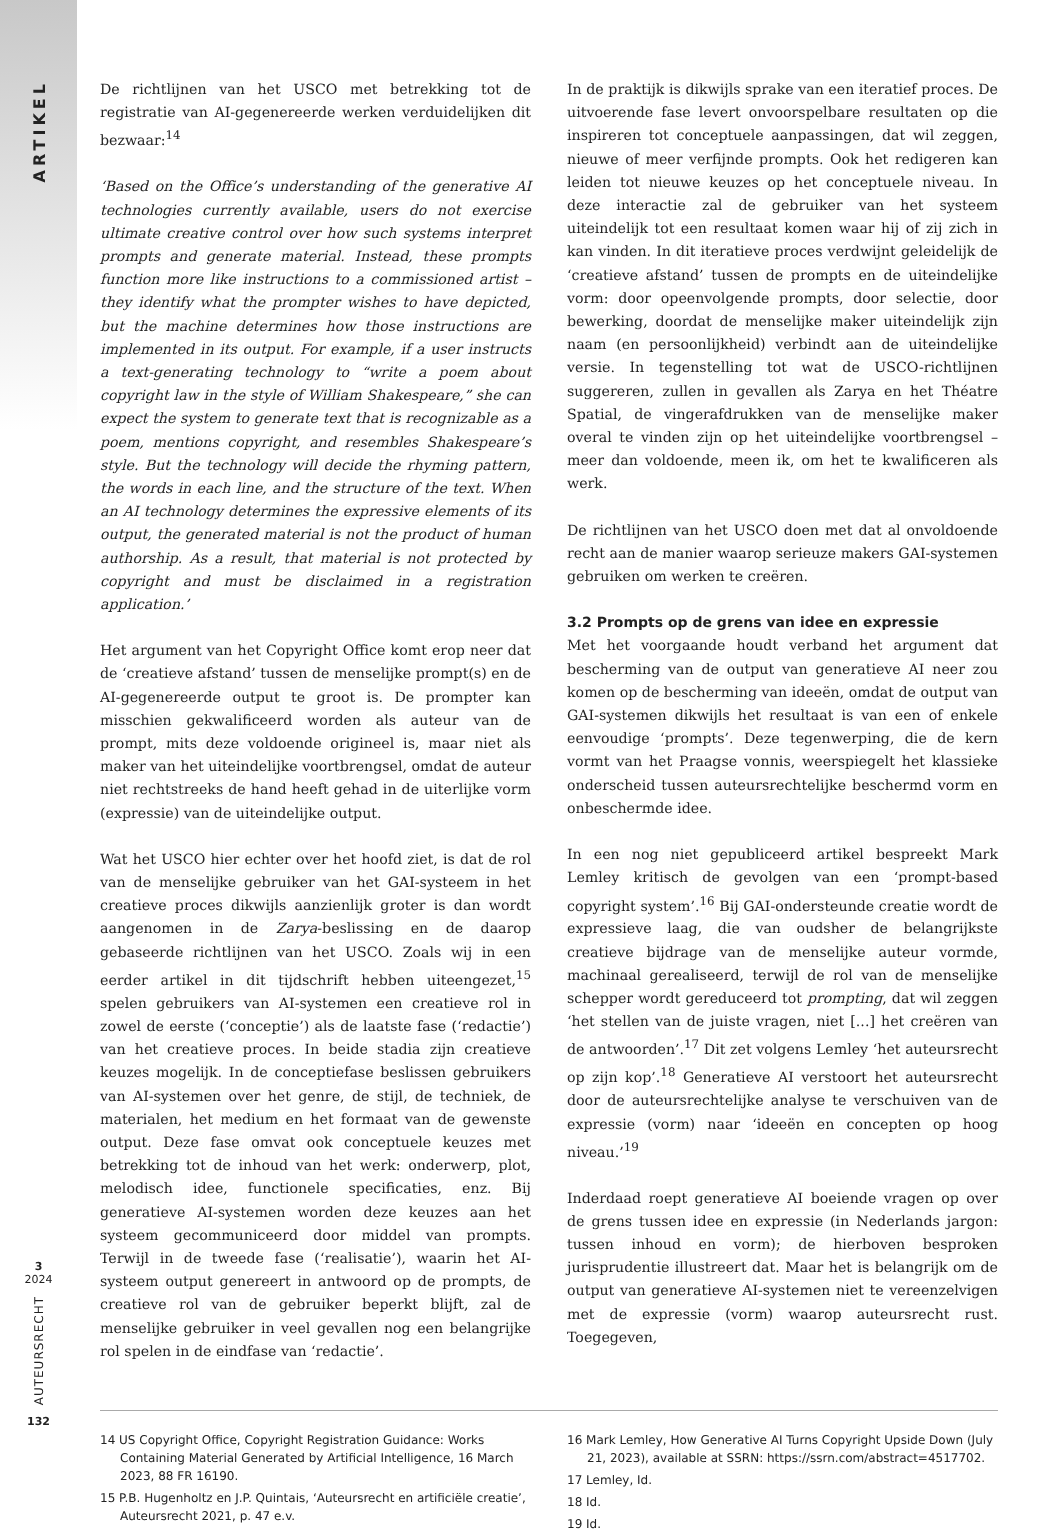ARTIKEL
3
2024
AUTEURSRECHT
132
De richtlijnen van het USCO met betrekking tot de registratie van AI-gegenereerde werken verduidelijken dit bezwaar:<sup>14</sup>
‘Based on the Office’s understanding of the generative AI technologies currently available, users do not exercise ultimate creative control over how such systems interpret prompts and generate material. Instead, these prompts function more like instructions to a commissioned artist – they identify what the prompter wishes to have depicted, but the machine determines how those instructions are implemented in its output. For example, if a user instructs a text-generating technology to “write a poem about copyright law in the style of William Shakespeare,” she can expect the system to generate text that is recognizable as a poem, mentions copyright, and resembles Shakespeare’s style. But the technology will decide the rhyming pattern, the words in each line, and the structure of the text. When an AI technology determines the expressive elements of its output, the generated material is not the product of human authorship. As a result, that material is not protected by copyright and must be disclaimed in a registration application.’
Het argument van het Copyright Office komt erop neer dat de ‘creatieve afstand’ tussen de menselijke prompt(s) en de AI-gegenereerde output te groot is. De prompter kan misschien gekwalificeerd worden als auteur van de prompt, mits deze voldoende origineel is, maar niet als maker van het uiteindelijke voortbrengsel, omdat de auteur niet rechtstreeks de hand heeft gehad in de uiterlijke vorm (expressie) van de uiteindelijke output.
Wat het USCO hier echter over het hoofd ziet, is dat de rol van de menselijke gebruiker van het GAI-systeem in het creatieve proces dikwijls aanzienlijk groter is dan wordt aangenomen in de Zarya-beslissing en de daarop gebaseerde richtlijnen van het USCO. Zoals wij in een eerder artikel in dit tijdschrift hebben uiteengezet,<sup>15</sup> spelen gebruikers van AI-systemen een creatieve rol in zowel de eerste (‘conceptie’) als de laatste fase (‘redactie’) van het creatieve proces. In beide stadia zijn creatieve keuzes mogelijk. In de conceptiefase beslissen gebruikers van AI-systemen over het genre, de stijl, de techniek, de materialen, het medium en het formaat van de gewenste output. Deze fase omvat ook conceptuele keuzes met betrekking tot de inhoud van het werk: onderwerp, plot, melodisch idee, functionele specificaties, enz. Bij generatieve AI-systemen worden deze keuzes aan het systeem gecommuniceerd door middel van prompts. Terwijl in de tweede fase (‘realisatie’), waarin het AI-systeem output genereert in antwoord op de prompts, de creatieve rol van de gebruiker beperkt blijft, zal de menselijke gebruiker in veel gevallen nog een belangrijke rol spelen in de eindfase van ‘redactie’.
In de praktijk is dikwijls sprake van een iteratief proces. De uitvoerende fase levert onvoorspelbare resultaten op die inspireren tot conceptuele aanpassingen, dat wil zeggen, nieuwe of meer verfijnde prompts. Ook het redigeren kan leiden tot nieuwe keuzes op het conceptuele niveau. In deze interactie zal de gebruiker van het systeem uiteindelijk tot een resultaat komen waar hij of zij zich in kan vinden. In dit iteratieve proces verdwijnt geleidelijk de ‘creatieve afstand’ tussen de prompts en de uiteindelijke vorm: door opeenvolgende prompts, door selectie, door bewerking, doordat de menselijke maker uiteindelijk zijn naam (en persoonlijkheid) verbindt aan de uiteindelijke versie. In tegenstelling tot wat de USCO-richtlijnen suggereren, zullen in gevallen als Zarya en het Théatre Spatial, de vingerafdrukken van de menselijke maker overal te vinden zijn op het uiteindelijke voortbrengsel – meer dan voldoende, meen ik, om het te kwalificeren als werk.
De richtlijnen van het USCO doen met dat al onvoldoende recht aan de manier waarop serieuze makers GAI-systemen gebruiken om werken te creëren.
3.2 Prompts op de grens van idee en expressie
Met het voorgaande houdt verband het argument dat bescherming van de output van generatieve AI neer zou komen op de bescherming van ideeën, omdat de output van GAI-systemen dikwijls het resultaat is van een of enkele eenvoudige ‘prompts’. Deze tegenwerping, die de kern vormt van het Praagse vonnis, weerspiegelt het klassieke onderscheid tussen auteursrechtelijke beschermd vorm en onbeschermde idee.
In een nog niet gepubliceerd artikel bespreekt Mark Lemley kritisch de gevolgen van een ‘prompt-based copyright system’.<sup>16</sup> Bij GAI-ondersteunde creatie wordt de expressieve laag, die van oudsher de belangrijkste creatieve bijdrage van de menselijke auteur vormde, machinaal gerealiseerd, terwijl de rol van de menselijke schepper wordt gereduceerd tot prompting, dat wil zeggen ‘het stellen van de juiste vragen, niet [...] het creëren van de antwoorden’.<sup>17</sup> Dit zet volgens Lemley ‘het auteursrecht op zijn kop’.<sup>18</sup> Generatieve AI verstoort het auteursrecht door de auteursrechtelijke analyse te verschuiven van de expressie (vorm) naar ‘ideeën en concepten op hoog niveau.’<sup>19</sup>
Inderdaad roept generatieve AI boeiende vragen op over de grens tussen idee en expressie (in Nederlands jargon: tussen inhoud en vorm); de hierboven besproken jurisprudentie illustreert dat. Maar het is belangrijk om de output van generatieve AI-systemen niet te vereenzelvigen met de expressie (vorm) waarop auteursrecht rust. Toegegeven,
14 US Copyright Office, Copyright Registration Guidance: Works Containing Material Generated by Artificial Intelligence, 16 March 2023, 88 FR 16190.
15 P.B. Hugenholtz en J.P. Quintais, ‘Auteursrecht en artificiële creatie’, Auteursrecht 2021, p. 47 e.v.
16 Mark Lemley, How Generative AI Turns Copyright Upside Down (July 21, 2023), available at SSRN: https://ssrn.com/abstract=4517702.
17 Lemley, Id.
18 Id.
19 Id.